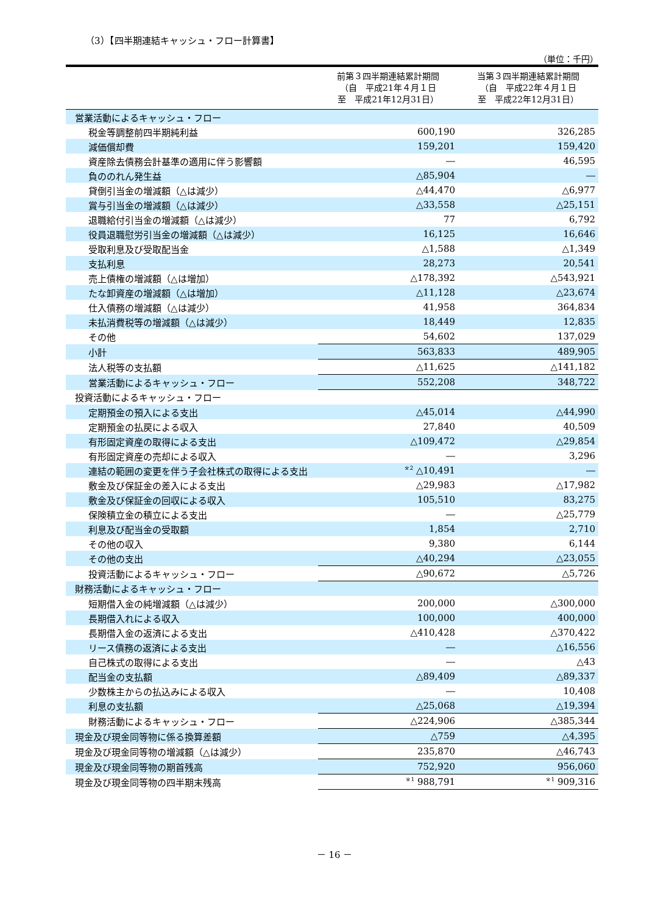（3）【四半期連結キャッシュ・フロー計算書】
（単位：千円）
| | 前第３四半期連結累計期間 （自 平成21年４月１日 至 平成21年12月31日） | 当第３四半期連結累計期間 （自 平成22年４月１日 至 平成22年12月31日） |
| --- | --- | --- |
| 営業活動によるキャッシュ・フロー | | |
| 税金等調整前四半期純利益 | 600,190 | 326,285 |
| 減価償却費 | 159,201 | 159,420 |
| 資産除去債務会計基準の適用に伴う影響額 | ― | 46,595 |
| 負ののれん発生益 | △85,904 | ― |
| 貸倒引当金の増減額（△は減少） | △44,470 | △6,977 |
| 賞与引当金の増減額（△は減少） | △33,558 | △25,151 |
| 退職給付引当金の増減額（△は減少） | 77 | 6,792 |
| 役員退職慰労引当金の増減額（△は減少） | 16,125 | 16,646 |
| 受取利息及び受取配当金 | △1,588 | △1,349 |
| 支払利息 | 28,273 | 20,541 |
| 売上債権の増減額（△は増加） | △178,392 | △543,921 |
| たな卸資産の増減額（△は増加） | △11,128 | △23,674 |
| 仕入債務の増減額（△は減少） | 41,958 | 364,834 |
| 未払消費税等の増減額（△は減少） | 18,449 | 12,835 |
| その他 | 54,602 | 137,029 |
| 小計 | 563,833 | 489,905 |
| 法人税等の支払額 | △11,625 | △141,182 |
| 営業活動によるキャッシュ・フロー | 552,208 | 348,722 |
| 投資活動によるキャッシュ・フロー | | |
| 定期預金の預入による支出 | △45,014 | △44,990 |
| 定期預金の払戻による収入 | 27,840 | 40,509 |
| 有形固定資産の取得による支出 | △109,472 | △29,854 |
| 有形固定資産の売却による収入 | ― | 3,296 |
| 連結の範囲の変更を伴う子会社株式の取得による支出 | <sup>※2</sup> △10,491 | ― |
| 敷金及び保証金の差入による支出 | △29,983 | △17,982 |
| 敷金及び保証金の回収による収入 | 105,510 | 83,275 |
| 保険積立金の積立による支出 | ― | △25,779 |
| 利息及び配当金の受取額 | 1,854 | 2,710 |
| その他の収入 | 9,380 | 6,144 |
| その他の支出 | △40,294 | △23,055 |
| 投資活動によるキャッシュ・フロー | △90,672 | △5,726 |
| 財務活動によるキャッシュ・フロー | | |
| 短期借入金の純増減額（△は減少） | 200,000 | △300,000 |
| 長期借入れによる収入 | 100,000 | 400,000 |
| 長期借入金の返済による支出 | △410,428 | △370,422 |
| リース債務の返済による支出 | ― | △16,556 |
| 自己株式の取得による支出 | ― | △43 |
| 配当金の支払額 | △89,409 | △89,337 |
| 少数株主からの払込みによる収入 | ― | 10,408 |
| 利息の支払額 | △25,068 | △19,394 |
| 財務活動によるキャッシュ・フロー | △224,906 | △385,344 |
| 現金及び現金同等物に係る換算差額 | △759 | △4,395 |
| 現金及び現金同等物の増減額（△は減少） | 235,870 | △46,743 |
| 現金及び現金同等物の期首残高 | 752,920 | 956,060 |
| 現金及び現金同等物の四半期末残高 | <sup>※1</sup> 988,791 | <sup>※1</sup> 909,316 |
－ 16 －